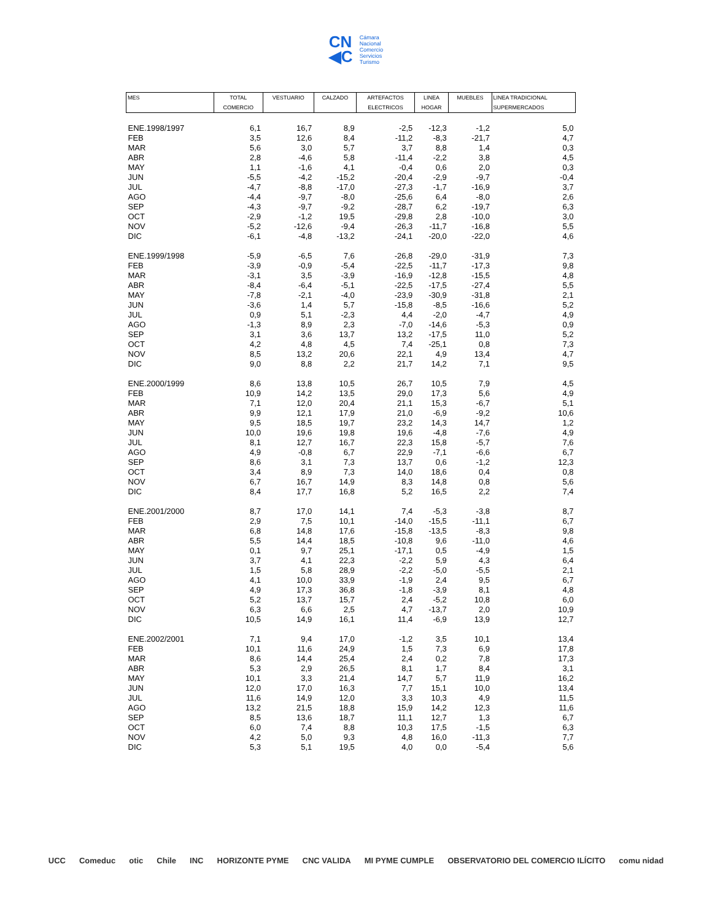CN
◀C
Cámara
Nacional
Comercio
Servicios
Turismo
| MES | TOTAL | VESTUARIO | CALZADO | ARTEFACTOS | LINEA | MUEBLES | LINEA TRADICIONAL |
| --- | --- | --- | --- | --- | --- | --- | --- |
| | COMERCIO | | | ELECTRICOS | HOGAR | | SUPERMERCADOS |
| ENE.1998/1997 | 6,1 | 16,7 | 8,9 | -2,5 | -12,3 | -1,2 | 5,0 |
| FEB | 3,5 | 12,6 | 8,4 | -11,2 | -8,3 | -21,7 | 4,7 |
| MAR | 5,6 | 3,0 | 5,7 | 3,7 | 8,8 | 1,4 | 0,3 |
| ABR | 2,8 | -4,6 | 5,8 | -11,4 | -2,2 | 3,8 | 4,5 |
| MAY | 1,1 | -1,6 | 4,1 | -0,4 | 0,6 | 2,0 | 0,3 |
| JUN | -5,5 | -4,2 | -15,2 | -20,4 | -2,9 | -9,7 | -0,4 |
| JUL | -4,7 | -8,8 | -17,0 | -27,3 | -1,7 | -16,9 | 3,7 |
| AGO | -4,4 | -9,7 | -8,0 | -25,6 | 6,4 | -8,0 | 2,6 |
| SEP | -4,3 | -9,7 | -9,2 | -28,7 | 6,2 | -19,7 | 6,3 |
| OCT | -2,9 | -1,2 | 19,5 | -29,8 | 2,8 | -10,0 | 3,0 |
| NOV | -5,2 | -12,6 | -9,4 | -26,3 | -11,7 | -16,8 | 5,5 |
| DIC | -6,1 | -4,8 | -13,2 | -24,1 | -20,0 | -22,0 | 4,6 |
| ENE.1999/1998 | -5,9 | -6,5 | 7,6 | -26,8 | -29,0 | -31,9 | 7,3 |
| FEB | -3,9 | -0,9 | -5,4 | -22,5 | -11,7 | -17,3 | 9,8 |
| MAR | -3,1 | 3,5 | -3,9 | -16,9 | -12,8 | -15,5 | 4,8 |
| ABR | -8,4 | -6,4 | -5,1 | -22,5 | -17,5 | -27,4 | 5,5 |
| MAY | -7,8 | -2,1 | -4,0 | -23,9 | -30,9 | -31,8 | 2,1 |
| JUN | -3,6 | 1,4 | 5,7 | -15,8 | -8,5 | -16,6 | 5,2 |
| JUL | 0,9 | 5,1 | -2,3 | 4,4 | -2,0 | -4,7 | 4,9 |
| AGO | -1,3 | 8,9 | 2,3 | -7,0 | -14,6 | -5,3 | 0,9 |
| SEP | 3,1 | 3,6 | 13,7 | 13,2 | -17,5 | 11,0 | 5,2 |
| OCT | 4,2 | 4,8 | 4,5 | 7,4 | -25,1 | 0,8 | 7,3 |
| NOV | 8,5 | 13,2 | 20,6 | 22,1 | 4,9 | 13,4 | 4,7 |
| DIC | 9,0 | 8,8 | 2,2 | 21,7 | 14,2 | 7,1 | 9,5 |
| ENE.2000/1999 | 8,6 | 13,8 | 10,5 | 26,7 | 10,5 | 7,9 | 4,5 |
| FEB | 10,9 | 14,2 | 13,5 | 29,0 | 17,3 | 5,6 | 4,9 |
| MAR | 7,1 | 12,0 | 20,4 | 21,1 | 15,3 | -6,7 | 5,1 |
| ABR | 9,9 | 12,1 | 17,9 | 21,0 | -6,9 | -9,2 | 10,6 |
| MAY | 9,5 | 18,5 | 19,7 | 23,2 | 14,3 | 14,7 | 1,2 |
| JUN | 10,0 | 19,6 | 19,8 | 19,6 | -4,8 | -7,6 | 4,9 |
| JUL | 8,1 | 12,7 | 16,7 | 22,3 | 15,8 | -5,7 | 7,6 |
| AGO | 4,9 | -0,8 | 6,7 | 22,9 | -7,1 | -6,6 | 6,7 |
| SEP | 8,6 | 3,1 | 7,3 | 13,7 | 0,6 | -1,2 | 12,3 |
| OCT | 3,4 | 8,9 | 7,3 | 14,0 | 18,6 | 0,4 | 0,8 |
| NOV | 6,7 | 16,7 | 14,9 | 8,3 | 14,8 | 0,8 | 5,6 |
| DIC | 8,4 | 17,7 | 16,8 | 5,2 | 16,5 | 2,2 | 7,4 |
| ENE.2001/2000 | 8,7 | 17,0 | 14,1 | 7,4 | -5,3 | -3,8 | 8,7 |
| FEB | 2,9 | 7,5 | 10,1 | -14,0 | -15,5 | -11,1 | 6,7 |
| MAR | 6,8 | 14,8 | 17,6 | -15,8 | -13,5 | -8,3 | 9,8 |
| ABR | 5,5 | 14,4 | 18,5 | -10,8 | 9,6 | -11,0 | 4,6 |
| MAY | 0,1 | 9,7 | 25,1 | -17,1 | 0,5 | -4,9 | 1,5 |
| JUN | 3,7 | 4,1 | 22,3 | -2,2 | 5,9 | 4,3 | 6,4 |
| JUL | 1,5 | 5,8 | 28,9 | -2,2 | -5,0 | -5,5 | 2,1 |
| AGO | 4,1 | 10,0 | 33,9 | -1,9 | 2,4 | 9,5 | 6,7 |
| SEP | 4,9 | 17,3 | 36,8 | -1,8 | -3,9 | 8,1 | 4,8 |
| OCT | 5,2 | 13,7 | 15,7 | 2,4 | -5,2 | 10,8 | 6,0 |
| NOV | 6,3 | 6,6 | 2,5 | 4,7 | -13,7 | 2,0 | 10,9 |
| DIC | 10,5 | 14,9 | 16,1 | 11,4 | -6,9 | 13,9 | 12,7 |
| ENE.2002/2001 | 7,1 | 9,4 | 17,0 | -1,2 | 3,5 | 10,1 | 13,4 |
| FEB | 10,1 | 11,6 | 24,9 | 1,5 | 7,3 | 6,9 | 17,8 |
| MAR | 8,6 | 14,4 | 25,4 | 2,4 | 0,2 | 7,8 | 17,3 |
| ABR | 5,3 | 2,9 | 26,5 | 8,1 | 1,7 | 8,4 | 3,1 |
| MAY | 10,1 | 3,3 | 21,4 | 14,7 | 5,7 | 11,9 | 16,2 |
| JUN | 12,0 | 17,0 | 16,3 | 7,7 | 15,1 | 10,0 | 13,4 |
| JUL | 11,6 | 14,9 | 12,0 | 3,3 | 10,3 | 4,9 | 11,5 |
| AGO | 13,2 | 21,5 | 18,8 | 15,9 | 14,2 | 12,3 | 11,6 |
| SEP | 8,5 | 13,6 | 18,7 | 11,1 | 12,7 | 1,3 | 6,7 |
| OCT | 6,0 | 7,4 | 8,8 | 10,3 | 17,5 | -1,5 | 6,3 |
| NOV | 4,2 | 5,0 | 9,3 | 4,8 | 16,0 | -11,3 | 7,7 |
| DIC | 5,3 | 5,1 | 19,5 | 4,0 | 0,0 | -5,4 | 5,6 |
UCC Comeduc otic Chile INC HORIZONTE PYME CNC VALIDA MI PYME CUMPLE OBSERVATORIO DEL COMERCIO ILÍCITO comu nidad